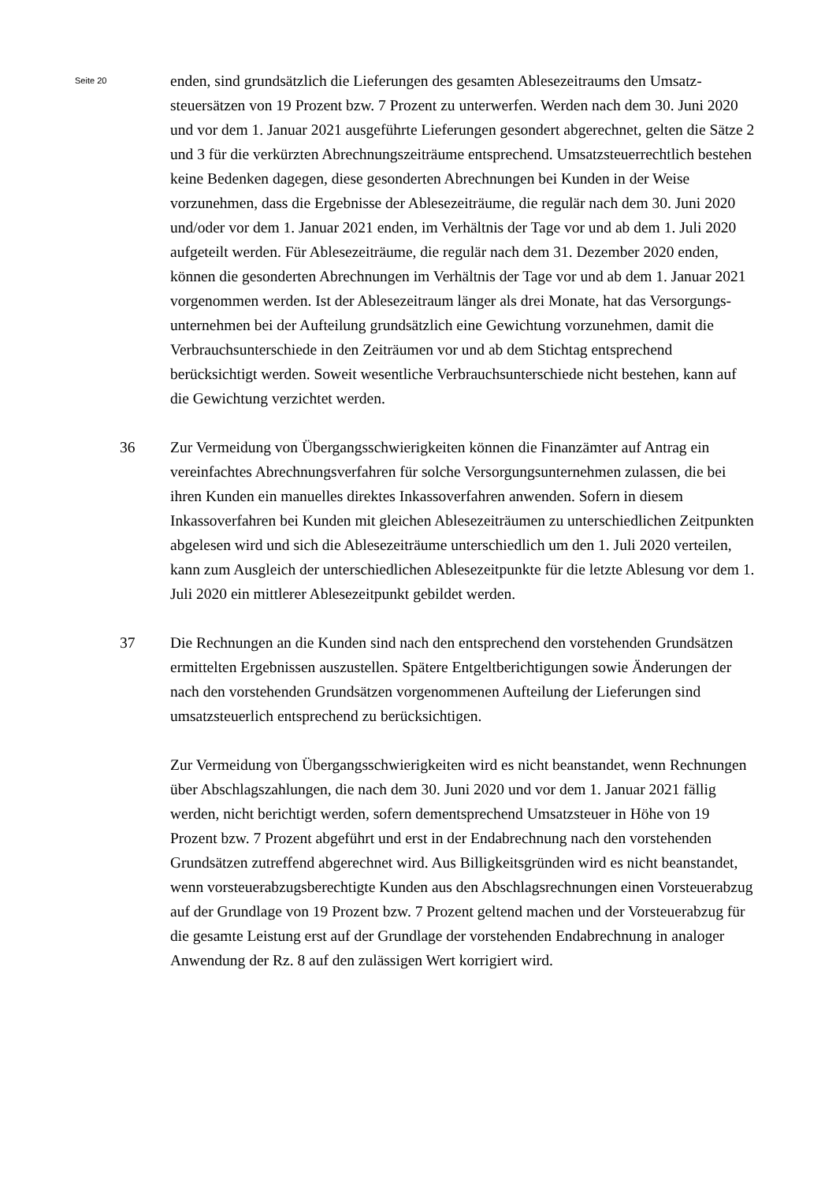Seite 20
enden, sind grundsätzlich die Lieferungen des gesamten Ablesezeitraums den Umsatz­steuersätzen von 19 Prozent bzw. 7 Prozent zu unterwerfen. Werden nach dem 30. Juni 2020 und vor dem 1. Januar 2021 ausgeführte Lieferungen gesondert abge­rechnet, gelten die Sätze 2 und 3 für die verkürzten Abrechnungszeiträume entspre­chend. Umsatzsteuerrechtlich bestehen keine Bedenken dagegen, diese gesonderten Abrechnungen bei Kunden in der Weise vorzunehmen, dass die Ergebnisse der Able­sezeiträume, die regulär nach dem 30. Juni 2020 und/oder vor dem 1. Januar 2021 enden, im Verhältnis der Tage vor und ab dem 1. Juli 2020 aufgeteilt werden. Für Ablesezeiträume, die regulär nach dem 31. Dezember 2020 enden, können die geson­derten Abrechnungen im Verhältnis der Tage vor und ab dem 1. Januar 2021 vorge­nommen werden. Ist der Ablesezeitraum länger als drei Monate, hat das Versorgungs­unternehmen bei der Aufteilung grundsätzlich eine Gewichtung vorzunehmen, damit die Verbrauchsunterschiede in den Zeiträumen vor und ab dem Stichtag entsprechend berücksichtigt werden. Soweit wesentliche Verbrauchsunterschiede nicht bestehen, kann auf die Gewichtung verzichtet werden.
36 Zur Vermeidung von Übergangsschwierigkeiten können die Finanzämter auf Antrag ein vereinfachtes Abrechnungsverfahren für solche Versorgungsunternehmen zulas­sen, die bei ihren Kunden ein manuelles direktes Inkassoverfahren anwenden. Sofern in diesem Inkassoverfahren bei Kunden mit gleichen Ablesezeiträumen zu unter­schiedlichen Zeitpunkten abgelesen wird und sich die Ablesezeiträume unterschiedlich um den 1. Juli 2020 verteilen, kann zum Ausgleich der unterschiedlichen Ablesezeit­punkte für die letzte Ablesung vor dem 1. Juli 2020 ein mittlerer Ablesezeitpunkt gebildet werden.
37 Die Rechnungen an die Kunden sind nach den entsprechend den vorstehenden Grundsätzen ermittelten Ergebnissen auszustellen. Spätere Entgeltberichtigungen sowie Änderungen der nach den vorstehenden Grundsätzen vorgenommenen Auftei­lung der Lieferungen sind umsatzsteuerlich entsprechend zu berücksichtigen.
Zur Vermeidung von Übergangsschwierigkeiten wird es nicht beanstandet, wenn Rechnungen über Abschlagszahlungen, die nach dem 30. Juni 2020 und vor dem 1. Januar 2021 fällig werden, nicht berichtigt werden, sofern dementsprechend Umsatzsteuer in Höhe von 19 Prozent bzw. 7 Prozent abgeführt und erst in der Endab­rechnung nach den vorstehenden Grundsätzen zutreffend abgerechnet wird. Aus Bil­ligkeitsgründen wird es nicht beanstandet, wenn vorsteuerabzugsberechtigte Kunden aus den Abschlagsrechnungen einen Vorsteuerabzug auf der Grundlage von 19 Prozent bzw. 7 Prozent geltend machen und der Vorsteuerabzug für die gesamte Leistung erst auf der Grundlage der vorstehenden Endabrechnung in analoger Anwen­dung der Rz. 8 auf den zulässigen Wert korrigiert wird.